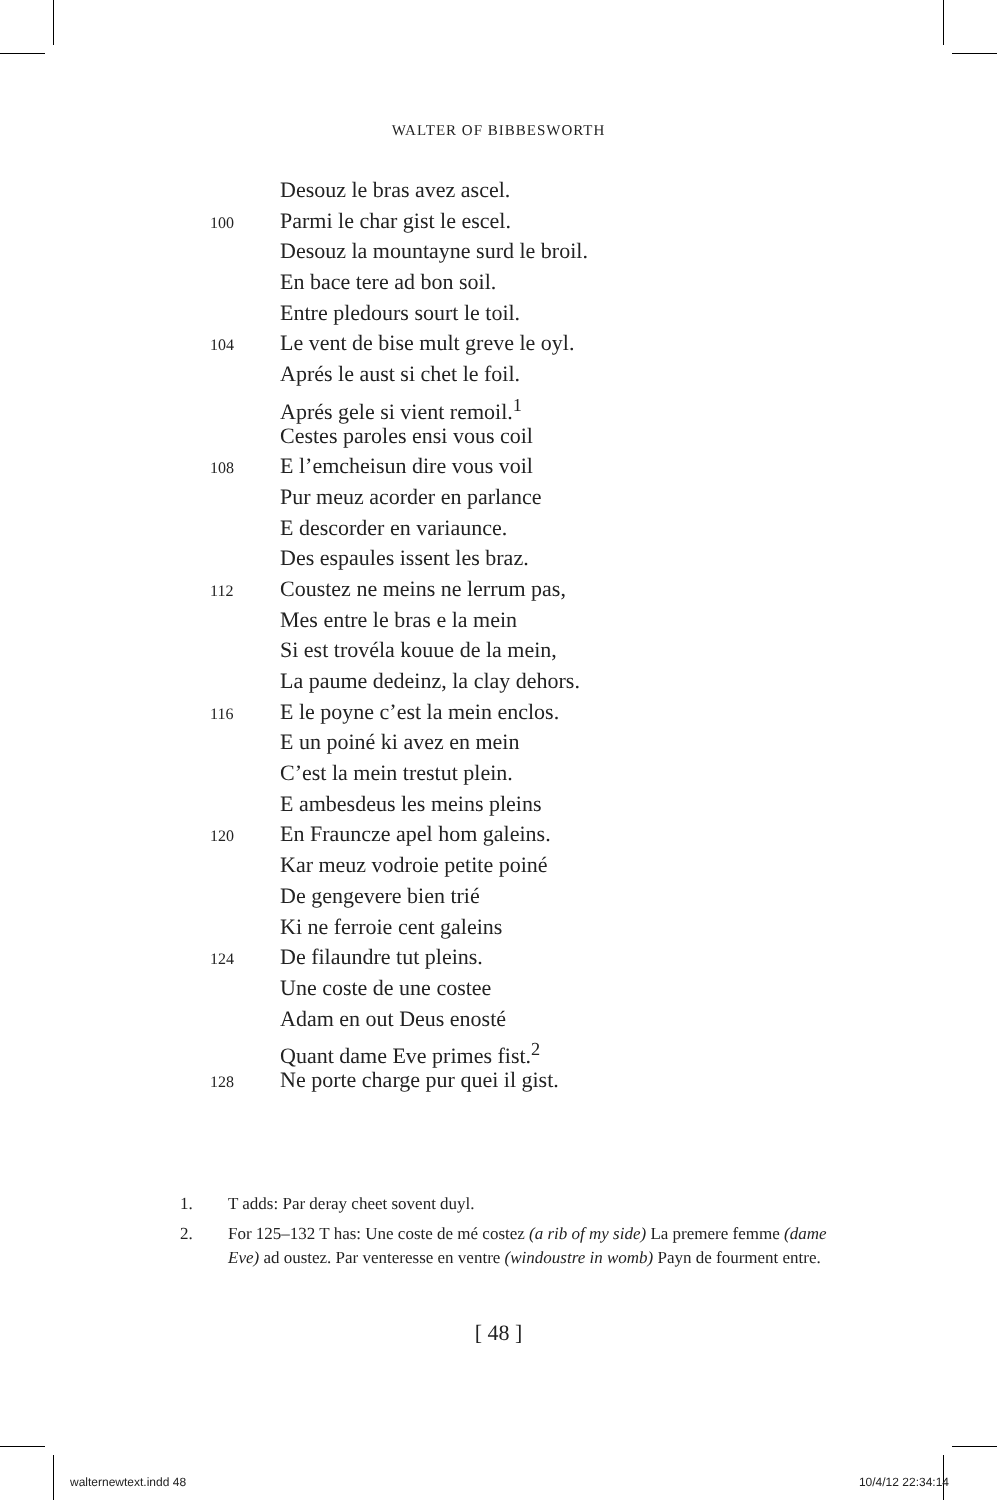WALTER OF BIBBESWORTH
Desouz le bras avez ascel.
100 Parmi le char gist le escel.
Desouz la mountayne surd le broil.
En bace tere ad bon soil.
Entre pledours sourt le toil.
104 Le vent de bise mult greve le oyl.
Aprés le aust si chet le foil.
Aprés gele si vient remoil.<sup>1</sup>
Cestes paroles ensi vous coil
108 E l’emcheisun dire vous voil
Pur meuz acorder en parlance
E descorder en variaunce.
Des espaules issent les braz.
112 Coustez ne meins ne lerrum pas,
Mes entre le bras e la mein
Si est trovéla kouue de la mein,
La paume dedeinz, la clay dehors.
116 E le poyne c’est la mein enclos.
E un poiné ki avez en mein
C’est la mein trestut plein.
E ambesdeus les meins pleins
120 En Frauncze apel hom galeins.
Kar meuz vodroie petite poiné
De gengevere bien trié
Ki ne ferroie cent galeins
124 De filaundre tut pleins.
Une coste de une costee
Adam en out Deus enosté
Quant dame Eve primes fist.<sup>2</sup>
128 Ne porte charge pur quei il gist.
1. T adds: Par deray cheet sovent duyl.
2. For 125–132 T has: Une coste de mé costez (a rib of my side) La premere femme (dame Eve) ad oustez. Par venteresse en ventre (windoustre in womb) Payn de fourment entre.
[ 48 ]
walternewtext.indd 48 10/4/12 22:34:14